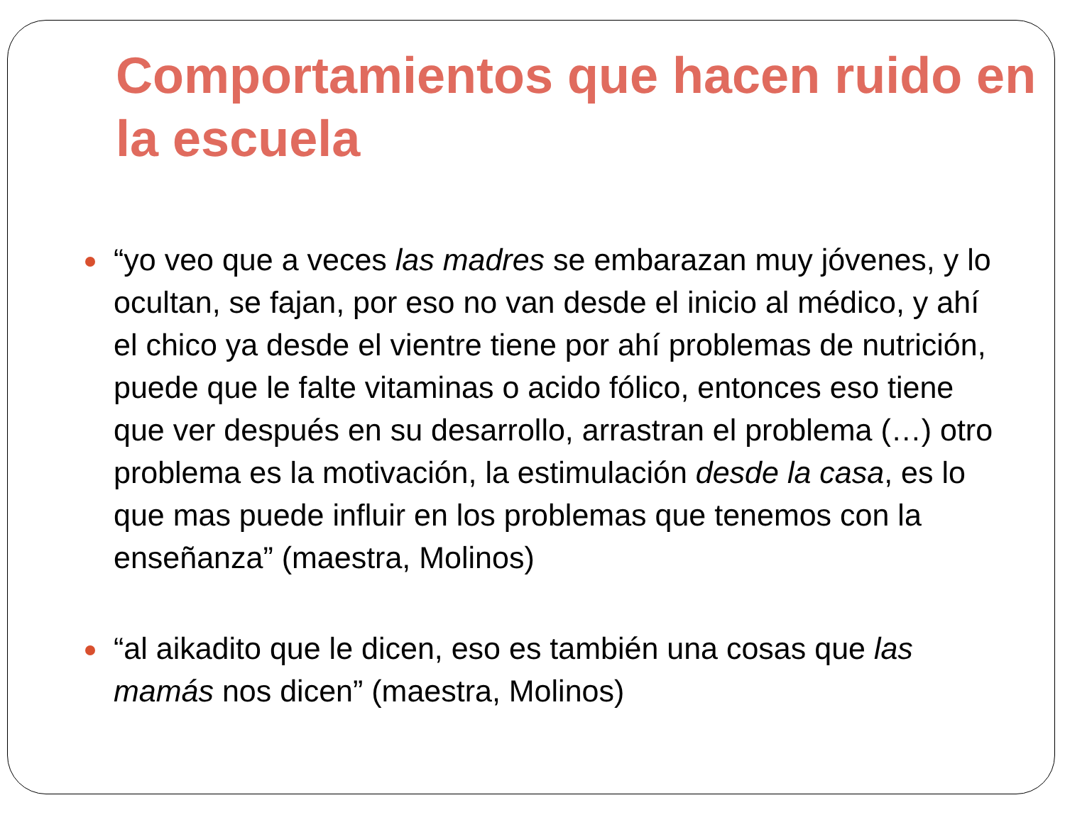Comportamientos que hacen ruido en la escuela
“yo veo que a veces las madres se embarazan muy jóvenes, y lo ocultan, se fajan, por eso no van desde el inicio al médico, y ahí el chico ya desde el vientre tiene por ahí problemas de nutrición, puede que le falte vitaminas o acido fólico, entonces eso tiene que ver después en su desarrollo, arrastran el problema (…) otro problema es la motivación, la estimulación desde la casa, es lo que mas puede influir en los problemas que tenemos con la enseñanza” (maestra, Molinos)
“al aikadito que le dicen, eso es también una cosas que las mamás nos dicen” (maestra, Molinos)